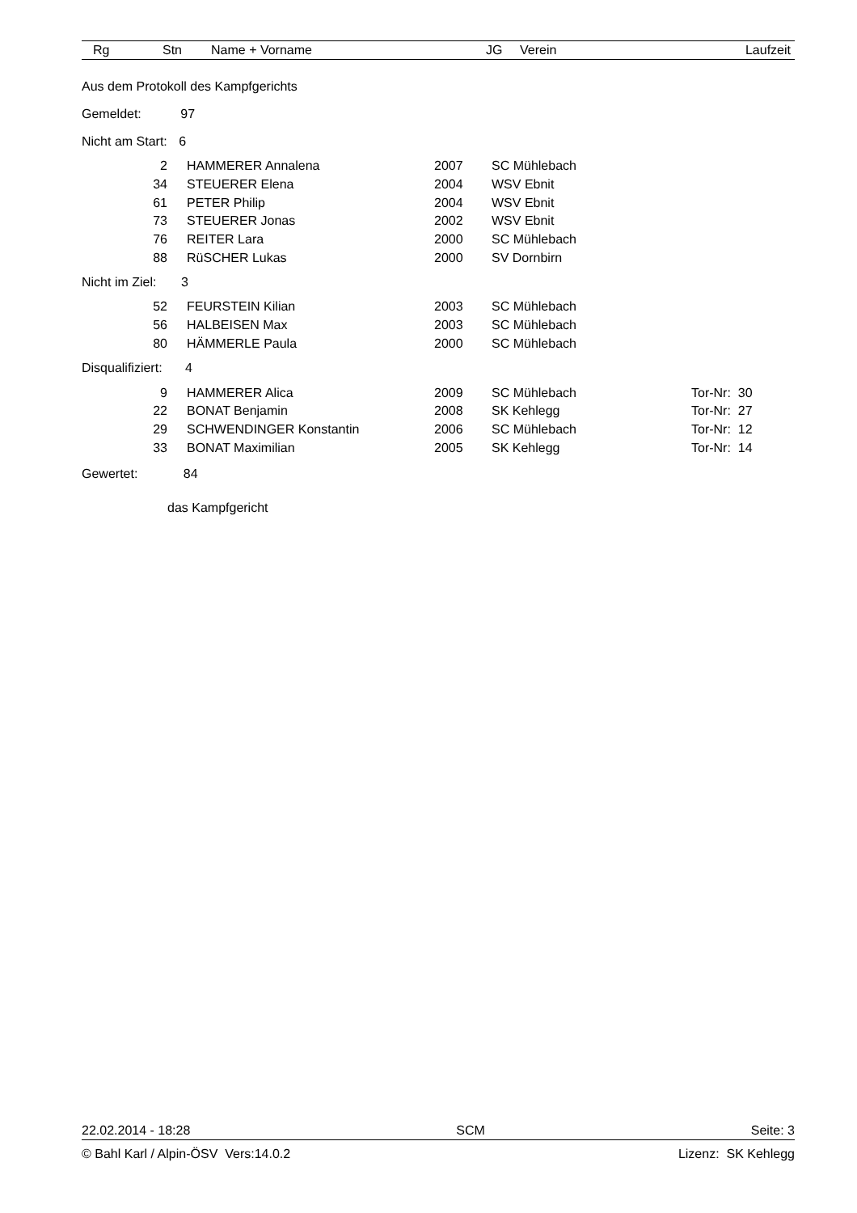Rg Stn Name + Vorname JG Verein Laufzeit
Aus dem Protokoll des Kampfgerichts
Gemeldet: 97
Nicht am Start: 6
| 2 | | HAMMERER Annalena | 2007 | SC Mühlebach |
| 34 | | STEUERER Elena | 2004 | WSV Ebnit |
| 61 | | PETER Philip | 2004 | WSV Ebnit |
| 73 | | STEUERER Jonas | 2002 | WSV Ebnit |
| 76 | | REITER Lara | 2000 | SC Mühlebach |
| 88 | | RüSCHER Lukas | 2000 | SV Dornbirn |
Nicht im Ziel: 3
| 52 | | FEURSTEIN Kilian | 2003 | SC Mühlebach |
| 56 | | HALBEISEN Max | 2003 | SC Mühlebach |
| 80 | | HÄMMERLE Paula | 2000 | SC Mühlebach |
Disqualifiziert: 4
| 9 | | HAMMERER Alica | 2009 | SC Mühlebach | Tor-Nr: 30 |
| 22 | | BONAT Benjamin | 2008 | SK Kehlegg | Tor-Nr: 27 |
| 29 | | SCHWENDINGER Konstantin | 2006 | SC Mühlebach | Tor-Nr: 12 |
| 33 | | BONAT Maximilian | 2005 | SK Kehlegg | Tor-Nr: 14 |
Gewertet: 84
das Kampfgericht
22.02.2014 - 18:28 SCM Seite: 3
© Bahl Karl / Alpin-ÖSV Vers:14.0.2 Lizenz: SK Kehlegg